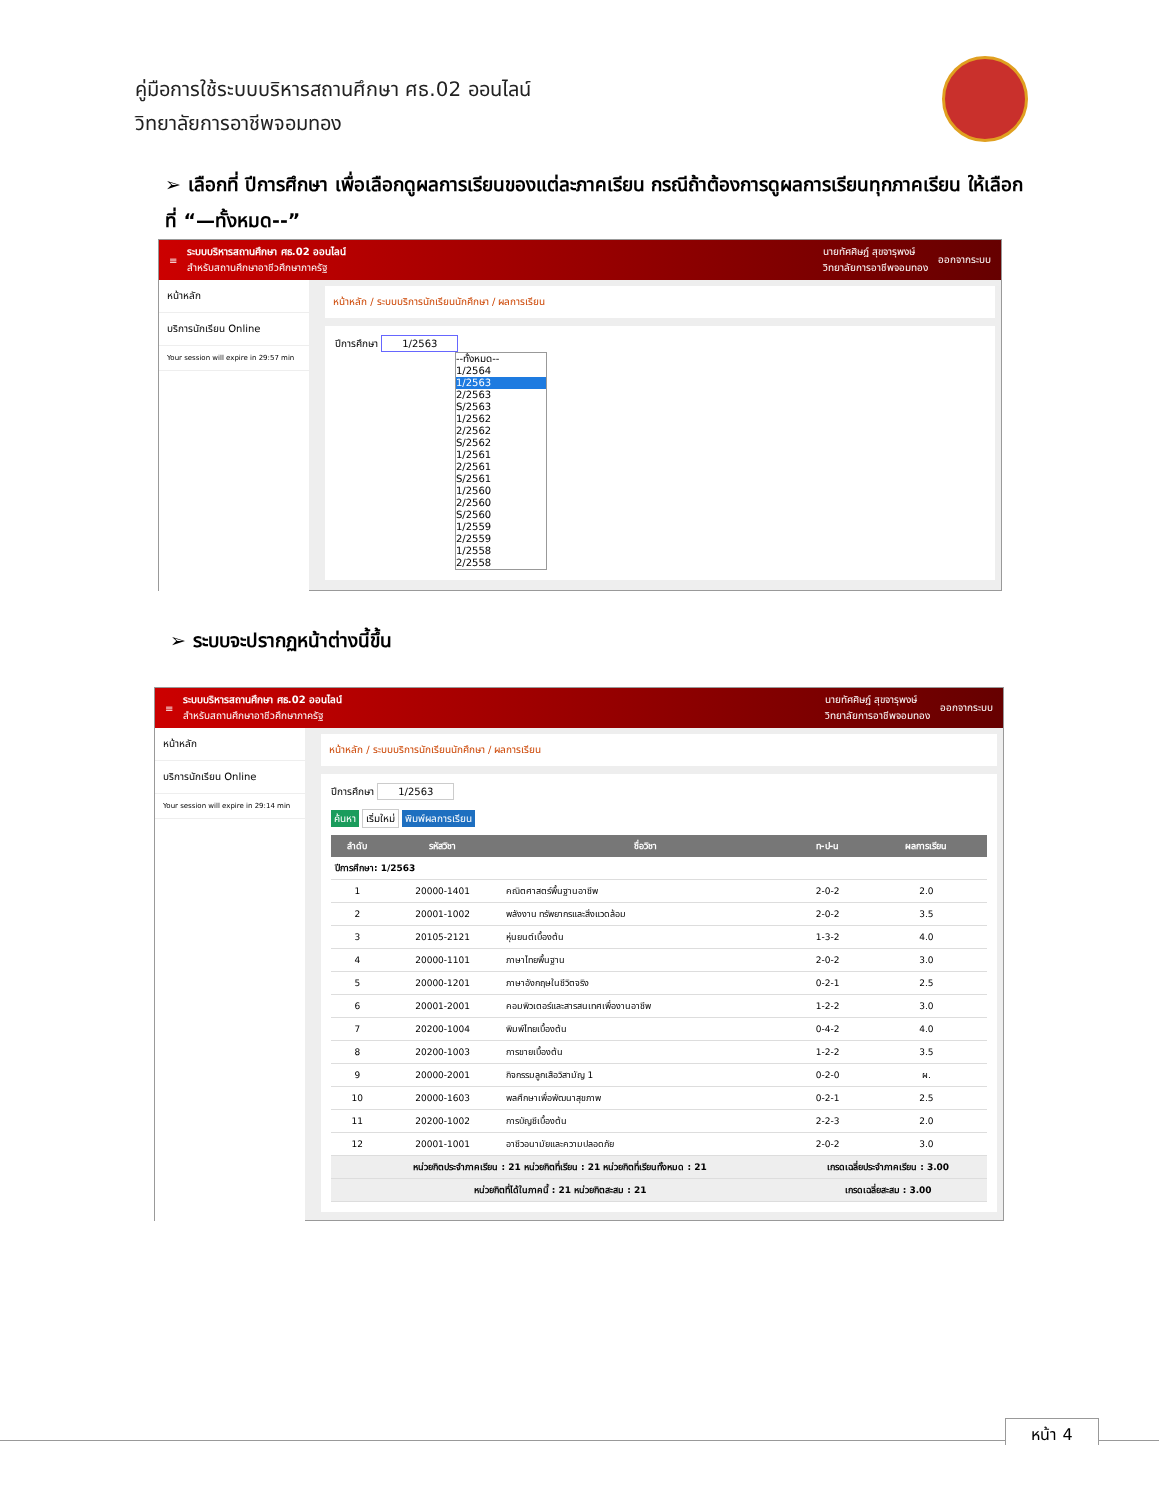คู่มือการใช้ระบบบริหารสถานศึกษา ศธ.02 ออนไลน์
วิทยาลัยการอาชีพจอมทอง
➢ เลือกที่ ปีการศึกษา เพื่อเลือกดูผลการเรียนของแต่ละภาคเรียน กรณีถ้าต้องการดูผลการเรียนทุกภาคเรียน ให้เลือกที่ “—ทั้งหมด--”
≡ ระบบบริหารสถานศึกษา ศธ.02 ออนไลน์
สำหรับสถานศึกษาอาชีวศึกษาภาครัฐ นายทัศศิษฎ์ สุขจารุพงษ์
วิทยาลัยการอาชีพจอมทอง ออกจากระบบ
หน้าหลัก
บริการนักเรียน Online
Your session will expire in 29:57 min
หน้าหลัก / ระบบบริการนักเรียนนักศึกษา / ผลการเรียน
ปีการศึกษา 1/2563
--ทั้งหมด--
1/2564
1/2563
2/2563
S/2563
1/2562
2/2562
S/2562
1/2561
2/2561
S/2561
1/2560
2/2560
S/2560
1/2559
2/2559
1/2558
2/2558
➢ ระบบจะปรากฏหน้าต่างนี้ขึ้น
≡ ระบบบริหารสถานศึกษา ศธ.02 ออนไลน์
สำหรับสถานศึกษาอาชีวศึกษาภาครัฐ นายทัศศิษฎ์ สุขจารุพงษ์
วิทยาลัยการอาชีพจอมทอง ออกจากระบบ
หน้าหลัก
บริการนักเรียน Online
Your session will expire in 29:14 min
หน้าหลัก / ระบบบริการนักเรียนนักศึกษา / ผลการเรียน
ปีการศึกษา 1/2563
ค้นหา เริ่มใหม่ พิมพ์ผลการเรียน
| ลำดับ | รหัสวิชา | ชื่อวิชา | ท-ป-น | ผลการเรียน |
| --- | --- | --- | --- | --- |
| ปีการศึกษา: 1/2563 | | | | |
| 1 | 20000-1401 | คณิตศาสตร์พื้นฐานอาชีพ | 2-0-2 | 2.0 |
| 2 | 20001-1002 | พลังงาน ทรัพยากรและสิ่งแวดล้อม | 2-0-2 | 3.5 |
| 3 | 20105-2121 | หุ่นยนต์เบื้องต้น | 1-3-2 | 4.0 |
| 4 | 20000-1101 | ภาษาไทยพื้นฐาน | 2-0-2 | 3.0 |
| 5 | 20000-1201 | ภาษาอังกฤษในชีวิตจริง | 0-2-1 | 2.5 |
| 6 | 20001-2001 | คอมพิวเตอร์และสารสนเทศเพื่องานอาชีพ | 1-2-2 | 3.0 |
| 7 | 20200-1004 | พิมพ์ไทยเบื้องต้น | 0-4-2 | 4.0 |
| 8 | 20200-1003 | การขายเบื้องต้น | 1-2-2 | 3.5 |
| 9 | 20000-2001 | กิจกรรมลูกเสือวิสามัญ 1 | 0-2-0 | ผ. |
| 10 | 20000-1603 | พลศึกษาเพื่อพัฒนาสุขภาพ | 0-2-1 | 2.5 |
| 11 | 20200-1002 | การบัญชีเบื้องต้น | 2-2-3 | 2.0 |
| 12 | 20001-1001 | อาชีวอนามัยและความปลอดภัย | 2-0-2 | 3.0 |
| หน่วยกิตประจำภาคเรียน : 21 หน่วยกิตที่เรียน : 21 หน่วยกิตที่เรียนทั้งหมด : 21 | | | เกรดเฉลี่ยประจำภาคเรียน : 3.00 | |
| หน่วยกิตที่ได้ในภาคนี้ : 21 หน่วยกิตสะสม : 21 | | | เกรดเฉลี่ยสะสม : 3.00 | |
หน้า 4